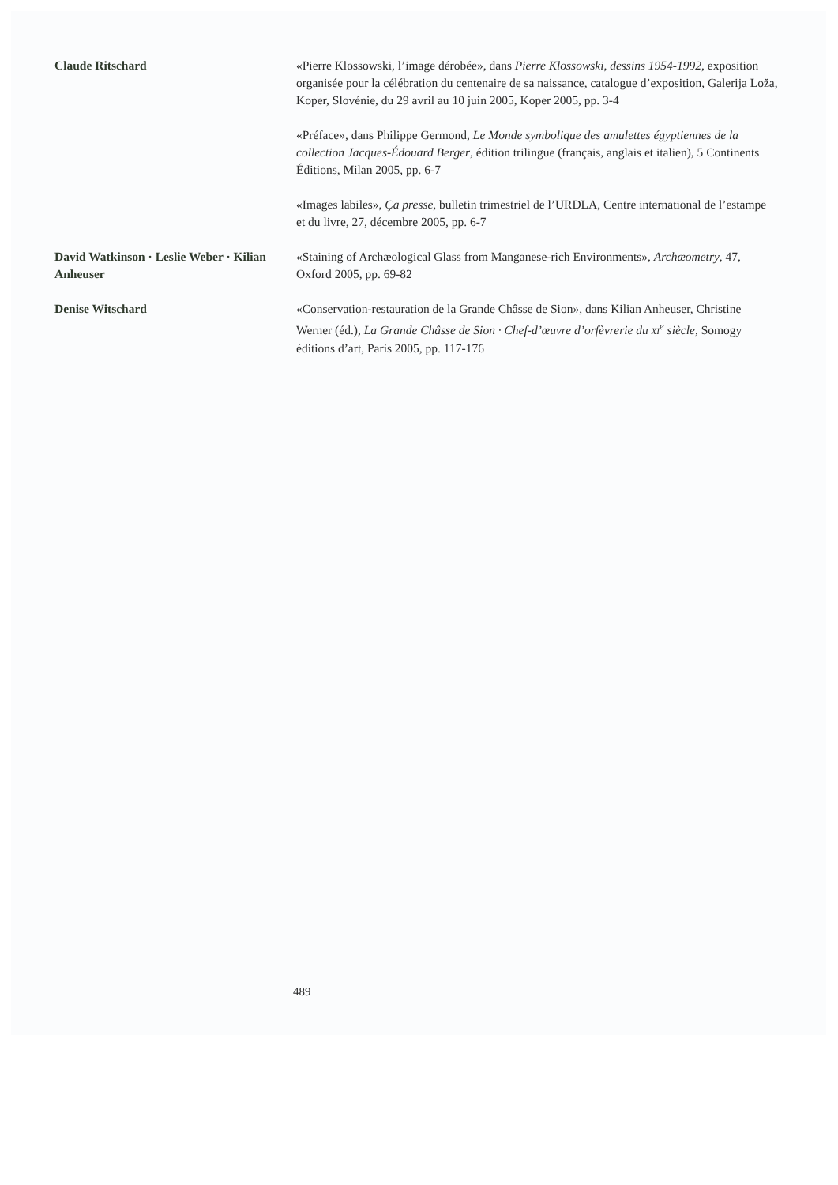Claude Ritschard «Pierre Klossowski, l’image dérobée», dans Pierre Klossowski, dessins 1954-1992, exposition organisée pour la célébration du centenaire de sa naissance, catalogue d’exposition, Galerija Loža, Koper, Slovénie, du 29 avril au 10 juin 2005, Koper 2005, pp. 3-4
«Préface», dans Philippe Germond, Le Monde symbolique des amulettes égyptiennes de la collection Jacques-Édouard Berger, édition trilingue (français, anglais et italien), 5 Continents Éditions, Milan 2005, pp. 6-7
«Images labiles», Ça presse, bulletin trimestriel de l’URDLA, Centre international de l’estampe et du livre, 27, décembre 2005, pp. 6-7
David Watkinson · Leslie Weber · Kilian Anheuser
«Staining of Archæological Glass from Manganese-rich Environments», Archæometry, 47, Oxford 2005, pp. 69-82
Denise Witschard «Conservation-restauration de la Grande Châsse de Sion», dans Kilian Anheuser, Christine Werner (éd.), La Grande Châsse de Sion · Chef-d’œuvre d’orfèvrerie du XI<sup>e</sup> siècle, Somogy éditions d’art, Paris 2005, pp. 117-176
489